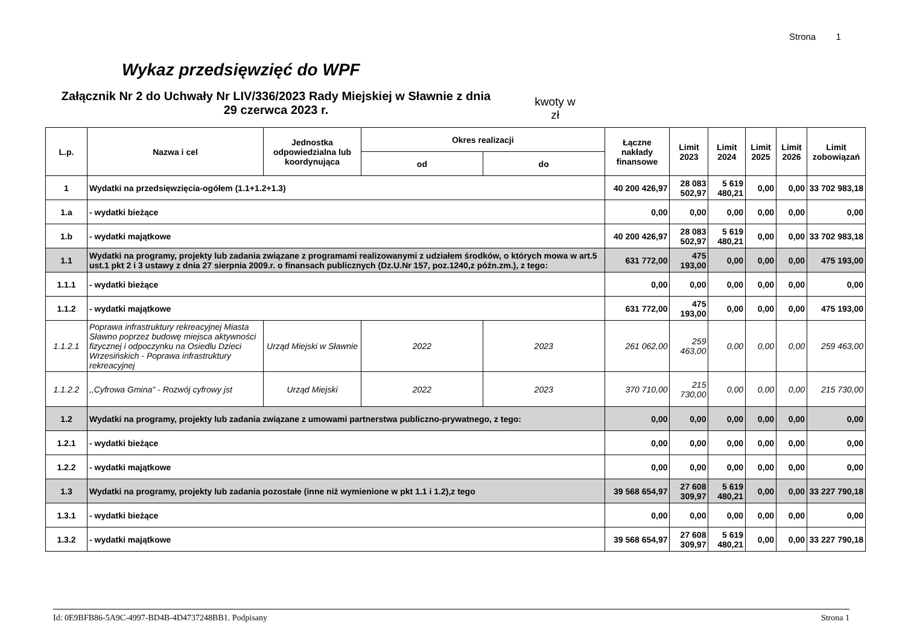Strona 1
Wykaz przedsięwzięć do WPF
Załącznik Nr 2 do Uchwały Nr LIV/336/2023 Rady Miejskiej w Sławnie z dnia 29 czerwca 2023 r.
kwoty w zł
| L.p. | Nazwa i cel | Jednostka odpowiedzialna lub koordynująca | Okres realizacji | | Łączne nakłady finansowe | Limit 2023 | Limit 2024 | Limit 2025 | Limit 2026 | Limit zobowiązań |
| --- | --- | --- | --- | --- | --- | --- | --- | --- | --- | --- |
| | | | od | do | | | | | | |
| 1 | Wydatki na przedsięwzięcia-ogółem (1.1+1.2+1.3) | | | | 40 200 426,97 | 28 083 502,97 | 5 619 480,21 | 0,00 | 0,00 | 33 702 983,18 |
| 1.a | - wydatki bieżące | | | | 0,00 | 0,00 | 0,00 | 0,00 | 0,00 | 0,00 |
| 1.b | - wydatki majątkowe | | | | 40 200 426,97 | 28 083 502,97 | 5 619 480,21 | 0,00 | 0,00 | 33 702 983,18 |
| 1.1 | Wydatki na programy, projekty lub zadania związane z programami realizowanymi z udziałem środków, o których mowa w art.5 ust.1 pkt 2 i 3 ustawy z dnia 27 sierpnia 2009.r. o finansach publicznych (Dz.U.Nr 157, poz.1240,z późn.zm.), z tego: | | | | 631 772,00 | 475 193,00 | 0,00 | 0,00 | 0,00 | 475 193,00 |
| 1.1.1 | - wydatki bieżące | | | | 0,00 | 0,00 | 0,00 | 0,00 | 0,00 | 0,00 |
| 1.1.2 | - wydatki majątkowe | | | | 631 772,00 | 475 193,00 | 0,00 | 0,00 | 0,00 | 475 193,00 |
| 1.1.2.1 | Poprawa infrastruktury rekreacyjnej Miasta Sławno poprzez budowę miejsca aktywności fizycznej i odpoczynku na Osiedlu Dzieci Wrzesińskich - Poprawa infrastruktury rekreacyjnej | Urząd Miejski w Sławnie | 2022 | 2023 | 261 062,00 | 259 463,00 | 0,00 | 0,00 | 0,00 | 259 463,00 |
| 1.1.2.2 | ,,Cyfrowa Gmina" - Rozwój cyfrowy jst | Urząd Miejski | 2022 | 2023 | 370 710,00 | 215 730,00 | 0,00 | 0,00 | 0,00 | 215 730,00 |
| 1.2 | Wydatki na programy, projekty lub zadania związane z umowami partnerstwa publiczno-prywatnego, z tego: | | | | 0,00 | 0,00 | 0,00 | 0,00 | 0,00 | 0,00 |
| 1.2.1 | - wydatki bieżące | | | | 0,00 | 0,00 | 0,00 | 0,00 | 0,00 | 0,00 |
| 1.2.2 | - wydatki majątkowe | | | | 0,00 | 0,00 | 0,00 | 0,00 | 0,00 | 0,00 |
| 1.3 | Wydatki na programy, projekty lub zadania pozostałe (inne niż wymienione w pkt 1.1 i 1.2),z tego | | | | 39 568 654,97 | 27 608 309,97 | 5 619 480,21 | 0,00 | 0,00 | 33 227 790,18 |
| 1.3.1 | - wydatki bieżące | | | | 0,00 | 0,00 | 0,00 | 0,00 | 0,00 | 0,00 |
| 1.3.2 | - wydatki majątkowe | | | | 39 568 654,97 | 27 608 309,97 | 5 619 480,21 | 0,00 | 0,00 | 33 227 790,18 |
Id: 0E9BFB86-5A9C-4997-BD4B-4D4737248BB1. Podpisany Strona 1